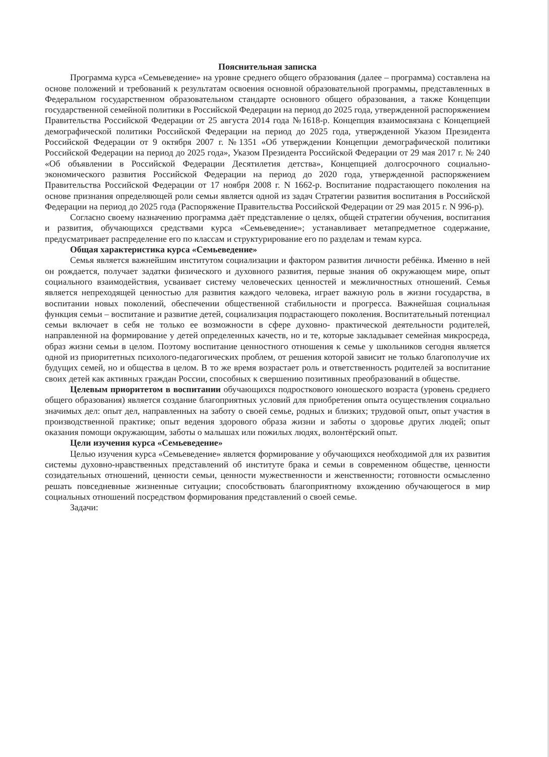Пояснительная записка
Программа курса «Семьеведение» на уровне среднего общего образования (далее – программа) составлена на основе положений и требований к результатам освоения основной образовательной программы, представленных в Федеральном государственном образовательном стандарте основного общего образования, а также Концепции государственной семейной политики в Российской Федерации на период до 2025 года, утвержденной распоряжением Правительства Российской Федерации от 25 августа 2014 года №1618-р. Концепция взаимосвязана с Концепцией демографической политики Российской Федерации на период до 2025 года, утвержденной Указом Президента Российской Федерации от 9 октября 2007 г. №1351 «Об утверждении Концепции демографической политики Российской Федерации на период до 2025 года», Указом Президента Российской Федерации от 29 мая 2017 г. № 240 «Об объявлении в Российской Федерации Десятилетия детства», Концепцией долгосрочного социально-экономического развития Российской Федерации на период до 2020 года, утвержденной распоряжением Правительства Российской Федерации от 17 ноября 2008 г. N 1662-р. Воспитание подрастающего поколения на основе признания определяющей роли семьи является одной из задач Стратегии развития воспитания в Российской Федерации на период до 2025 года (Распоряжение Правительства Российской Федерации от 29 мая 2015 г. N 996-р).
Согласно своему назначению программа даёт представление о целях, общей стратегии обучения, воспитания и развития, обучающихся средствами курса «Семьеведение»; устанавливает метапредметное содержание, предусматривает распределение его по классам и структурирование его по разделам и темам курса.
Общая характеристика курса «Семьеведение»
Семья является важнейшим институтом социализации и фактором развития личности ребёнка. Именно в ней он рождается, получает задатки физического и духовного развития, первые знания об окружающем мире, опыт социального взаимодействия, усваивает систему человеческих ценностей и межличностных отношений. Семья является непреходящей ценностью для развития каждого человека, играет важную роль в жизни государства, в воспитании новых поколений, обеспечении общественной стабильности и прогресса. Важнейшая социальная функция семьи – воспитание и развитие детей, социализация подрастающего поколения. Воспитательный потенциал семьи включает в себя не только ее возможности в сфере духовно- практической деятельности родителей, направленной на формирование у детей определенных качеств, но и те, которые закладывает семейная микросреда, образ жизни семьи в целом. Поэтому воспитание ценностного отношения к семье у школьников сегодня является одной из приоритетных психолого-педагогических проблем, от решения которой зависит не только благополучие их будущих семей, но и общества в целом. В то же время возрастает роль и ответственность родителей за воспитание своих детей как активных граждан России, способных к свершению позитивных преобразований в обществе.
Целевым приоритетом в воспитании обучающихся подросткового юношеского возраста (уровень среднего общего образования) является создание благоприятных условий для приобретения опыта осуществления социально значимых дел: опыт дел, направленных на заботу о своей семье, родных и близких; трудовой опыт, опыт участия в производственной практике; опыт ведения здорового образа жизни и заботы о здоровье других людей; опыт оказания помощи окружающим, заботы о малышах или пожилых людях, волонтёрский опыт.
Цели изучения курса «Семьеведение»
Целью изучения курса «Семьеведение» является формирование у обучающихся необходимой для их развития системы духовно-нравственных представлений об институте брака и семьи в современном обществе, ценности созидательных отношений, ценности семьи, ценности мужественности и женственности; готовности осмысленно решать повседневные жизненные ситуации; способствовать благоприятному вхождению обучающегося в мир социальных отношений посредством формирования представлений о своей семье.
Задачи: